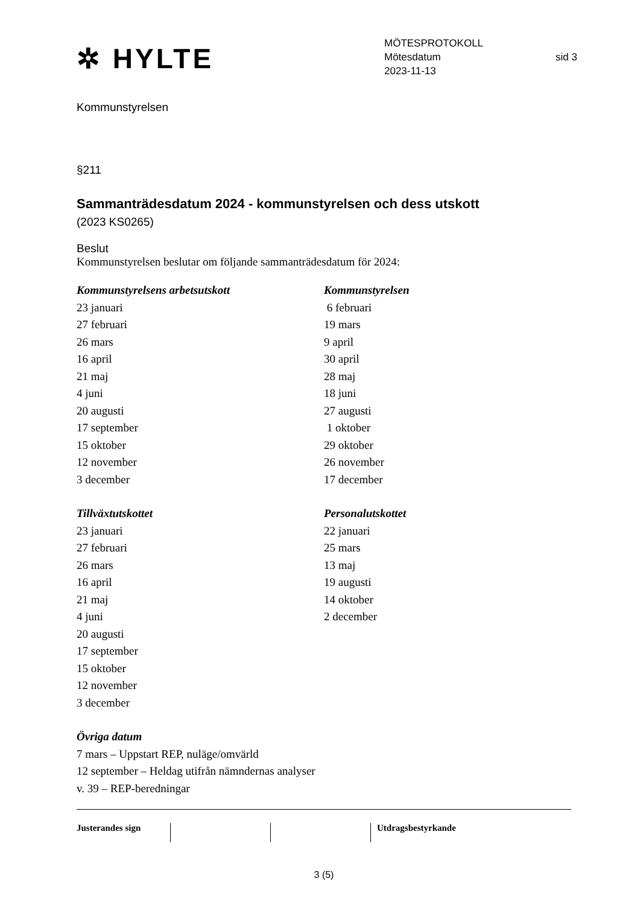✲ HYLTE
MÖTESPROTOKOLL
Mötesdatum sid 3
2023-11-13
Kommunstyrelsen
§211
Sammanträdesdatum 2024 - kommunstyrelsen och dess utskott
(2023 KS0265)
Beslut
Kommunstyrelsen beslutar om följande sammanträdesdatum för 2024:
Kommunstyrelsens arbetsutskott
23 januari
27 februari
26 mars
16 april
21 maj
4 juni
20 augusti
17 september
15 oktober
12 november
3 december
Kommunstyrelsen
6 februari
19 mars
9 april
30 april
28 maj
18 juni
27 augusti
1 oktober
29 oktober
26 november
17 december
Tillväxtutskottet
23 januari
27 februari
26 mars
16 april
21 maj
4 juni
20 augusti
17 september
15 oktober
12 november
3 december
Personalutskottet
22 januari
25 mars
13 maj
19 augusti
14 oktober
2 december
Övriga datum
7 mars – Uppstart REP, nuläge/omvärld
12 september – Heldag utifrån nämndernas analyser
v. 39 – REP-beredningar
Justerandes sign Utdragsbestyrkande
3 (5)